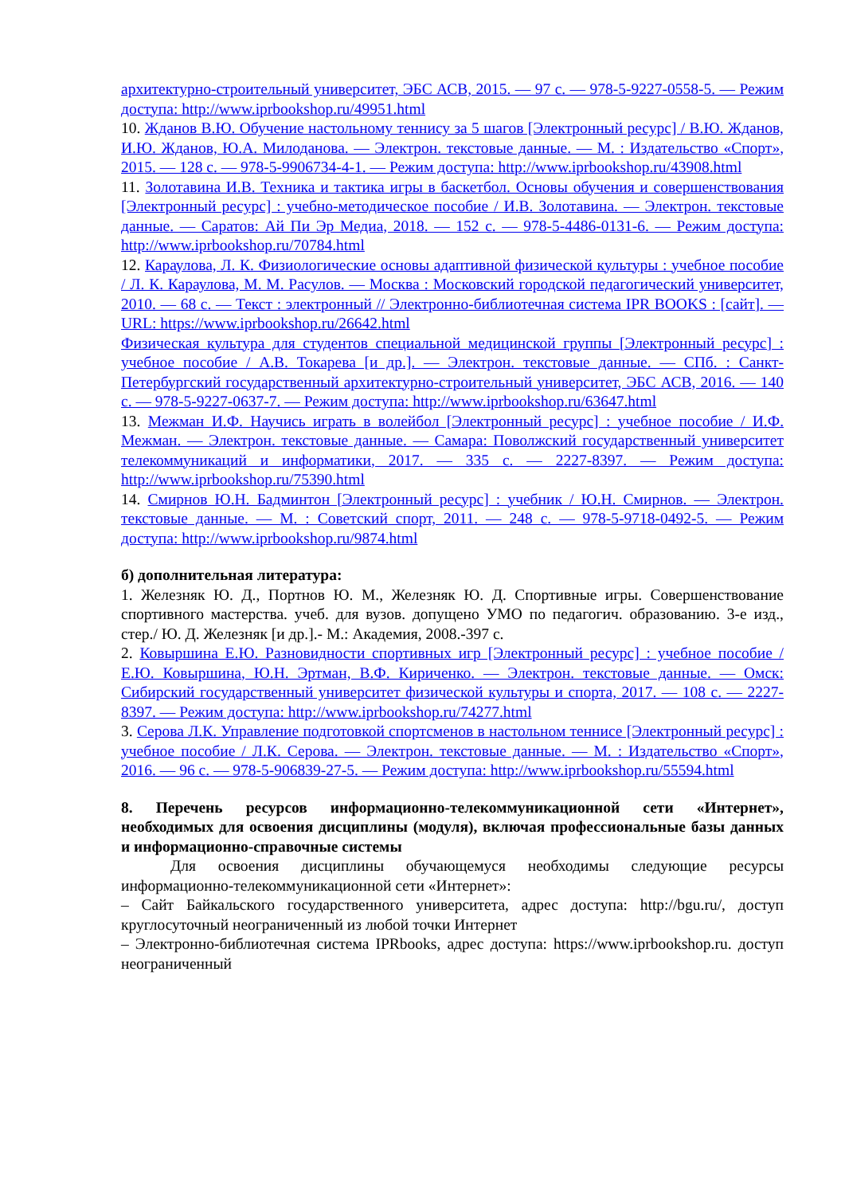архитектурно-строительный университет, ЭБС АСВ, 2015. — 97 с. — 978-5-9227-0558-5. — Режим доступа: http://www.iprbookshop.ru/49951.html
10. Жданов В.Ю. Обучение настольному теннису за 5 шагов [Электронный ресурс] / В.Ю. Жданов, И.Ю. Жданов, Ю.А. Милоданова. — Электрон. текстовые данные. — М. : Издательство «Спорт», 2015. — 128 с. — 978-5-9906734-4-1. — Режим доступа: http://www.iprbookshop.ru/43908.html
11. Золотавина И.В. Техника и тактика игры в баскетбол. Основы обучения и совершенствования [Электронный ресурс] : учебно-методическое пособие / И.В. Золотавина. — Электрон. текстовые данные. — Саратов: Ай Пи Эр Медиа, 2018. — 152 с. — 978-5-4486-0131-6. — Режим доступа: http://www.iprbookshop.ru/70784.html
12. Караулова, Л. К. Физиологические основы адаптивной физической культуры : учебное пособие / Л. К. Караулова, М. М. Расулов. — Москва : Московский городской педагогический университет, 2010. — 68 c. — Текст : электронный // Электронно-библиотечная система IPR BOOKS : [сайт]. — URL: https://www.iprbookshop.ru/26642.html
Физическая культура для студентов специальной медицинской группы [Электронный ресурс] : учебное пособие / А.В. Токарева [и др.]. — Электрон. текстовые данные. — СПб. : Санкт-Петербургский государственный архитектурно-строительный университет, ЭБС АСВ, 2016. — 140 c. — 978-5-9227-0637-7. — Режим доступа: http://www.iprbookshop.ru/63647.html
13. Межман И.Ф. Научись играть в волейбол [Электронный ресурс] : учебное пособие / И.Ф. Межман. — Электрон. текстовые данные. — Самара: Поволжский государственный университет телекоммуникаций и информатики, 2017. — 335 c. — 2227-8397. — Режим доступа: http://www.iprbookshop.ru/75390.html
14. Смирнов Ю.Н. Бадминтон [Электронный ресурс] : учебник / Ю.Н. Смирнов. — Электрон. текстовые данные. — М. : Советский спорт, 2011. — 248 c. — 978-5-9718-0492-5. — Режим доступа: http://www.iprbookshop.ru/9874.html
б) дополнительная литература:
1. Железняк Ю. Д., Портнов Ю. М., Железняк Ю. Д. Спортивные игры. Совершенствование спортивного мастерства. учеб. для вузов. допущено УМО по педагогич. образованию. 3-е изд., стер./ Ю. Д. Железняк [и др.].- М.: Академия, 2008.-397 с.
2. Ковыршина Е.Ю. Разновидности спортивных игр [Электронный ресурс] : учебное пособие / Е.Ю. Ковыршина, Ю.Н. Эртман, В.Ф. Кириченко. — Электрон. текстовые данные. — Омск: Сибирский государственный университет физической культуры и спорта, 2017. — 108 c. — 2227-8397. — Режим доступа: http://www.iprbookshop.ru/74277.html
3. Серова Л.К. Управление подготовкой спортсменов в настольном теннисе [Электронный ресурс] : учебное пособие / Л.К. Серова. — Электрон. текстовые данные. — М. : Издательство «Спорт», 2016. — 96 c. — 978-5-906839-27-5. — Режим доступа: http://www.iprbookshop.ru/55594.html
8. Перечень ресурсов информационно-телекоммуникационной сети «Интернет», необходимых для освоения дисциплины (модуля), включая профессиональные базы данных и информационно-справочные системы
Для освоения дисциплины обучающемуся необходимы следующие ресурсы информационно-телекоммуникационной сети «Интернет»:
– Сайт Байкальского государственного университета, адрес доступа: http://bgu.ru/, доступ круглосуточный неограниченный из любой точки Интернет
– Электронно-библиотечная система IPRbooks, адрес доступа: https://www.iprbookshop.ru. доступ неограниченный